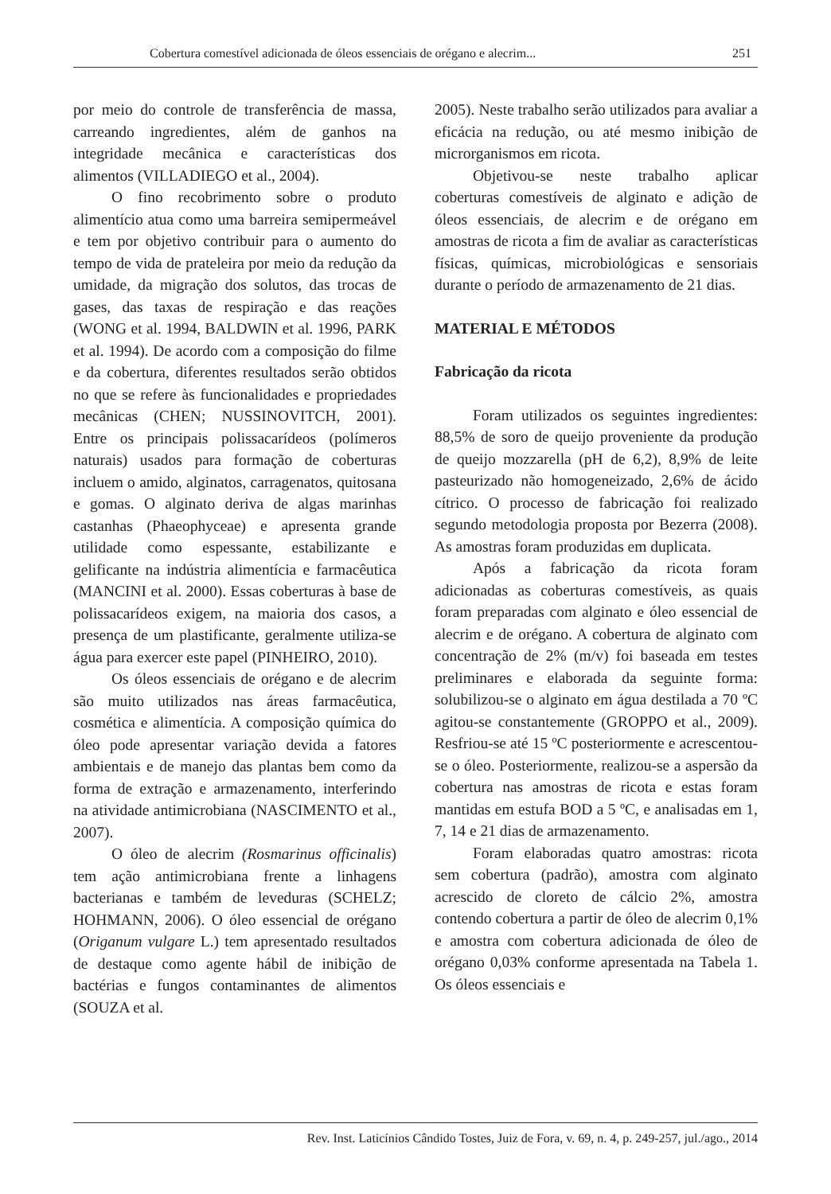Cobertura comestível adicionada de óleos essenciais de orégano e alecrim... 251
por meio do controle de transferência de massa, carreando ingredientes, além de ganhos na integridade mecânica e características dos alimentos (VILLADIEGO et al., 2004).
O fino recobrimento sobre o produto alimentício atua como uma barreira semipermeável e tem por objetivo contribuir para o aumento do tempo de vida de prateleira por meio da redução da umidade, da migração dos solutos, das trocas de gases, das taxas de respiração e das reações (WONG et al. 1994, BALDWIN et al. 1996, PARK et al. 1994). De acordo com a composição do filme e da cobertura, diferentes resultados serão obtidos no que se refere às funcionalidades e propriedades mecânicas (CHEN; NUSSINOVITCH, 2001). Entre os principais polissacarídeos (polímeros naturais) usados para formação de coberturas incluem o amido, alginatos, carragenatos, quitosana e gomas. O alginato deriva de algas marinhas castanhas (Phaeophyceae) e apresenta grande utilidade como espessante, estabilizante e gelificante na indústria alimentícia e farmacêutica (MANCINI et al. 2000). Essas coberturas à base de polissacarídeos exigem, na maioria dos casos, a presença de um plastificante, geralmente utiliza-se água para exercer este papel (PINHEIRO, 2010).
Os óleos essenciais de orégano e de alecrim são muito utilizados nas áreas farmacêutica, cosmética e alimentícia. A composição química do óleo pode apresentar variação devida a fatores ambientais e de manejo das plantas bem como da forma de extração e armazenamento, interferindo na atividade antimicrobiana (NASCIMENTO et al., 2007).
O óleo de alecrim (Rosmarinus officinalis) tem ação antimicrobiana frente a linhagens bacterianas e também de leveduras (SCHELZ; HOHMANN, 2006). O óleo essencial de orégano (Origanum vulgare L.) tem apresentado resultados de destaque como agente hábil de inibição de bactérias e fungos contaminantes de alimentos (SOUZA et al.
2005). Neste trabalho serão utilizados para avaliar a eficácia na redução, ou até mesmo inibição de microrganismos em ricota.
Objetivou-se neste trabalho aplicar coberturas comestíveis de alginato e adição de óleos essenciais, de alecrim e de orégano em amostras de ricota a fim de avaliar as características físicas, químicas, microbiológicas e sensoriais durante o período de armazenamento de 21 dias.
MATERIAL E MÉTODOS
Fabricação da ricota
Foram utilizados os seguintes ingredientes: 88,5% de soro de queijo proveniente da produção de queijo mozzarella (pH de 6,2), 8,9% de leite pasteurizado não homogeneizado, 2,6% de ácido cítrico. O processo de fabricação foi realizado segundo metodologia proposta por Bezerra (2008). As amostras foram produzidas em duplicata.
Após a fabricação da ricota foram adicionadas as coberturas comestíveis, as quais foram preparadas com alginato e óleo essencial de alecrim e de orégano. A cobertura de alginato com concentração de 2% (m/v) foi baseada em testes preliminares e elaborada da seguinte forma: solubilizou-se o alginato em água destilada a 70 ºC agitou-se constantemente (GROPPO et al., 2009). Resfriou-se até 15 ºC posteriormente e acrescentou-se o óleo. Posteriormente, realizou-se a aspersão da cobertura nas amostras de ricota e estas foram mantidas em estufa BOD a 5 ºC, e analisadas em 1, 7, 14 e 21 dias de armazenamento.
Foram elaboradas quatro amostras: ricota sem cobertura (padrão), amostra com alginato acrescido de cloreto de cálcio 2%, amostra contendo cobertura a partir de óleo de alecrim 0,1% e amostra com cobertura adicionada de óleo de orégano 0,03% conforme apresentada na Tabela 1. Os óleos essenciais e
Rev. Inst. Laticínios Cândido Tostes, Juiz de Fora, v. 69, n. 4, p. 249-257, jul./ago., 2014